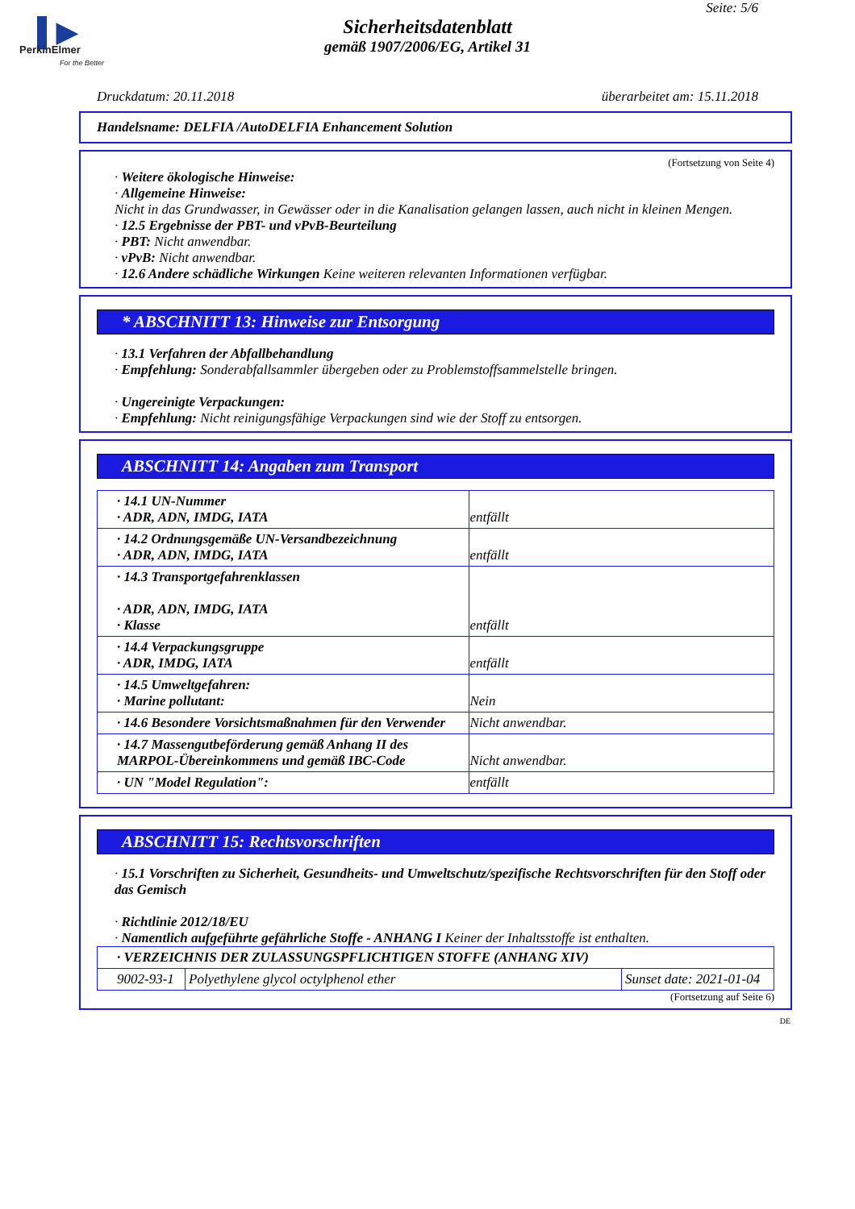▌▶
PerkinElmer
For the Better
Seite: 5/6
Sicherheitsdatenblatt
gemäß 1907/2006/EG, Artikel 31
Druckdatum: 20.11.2018 überarbeitet am: 15.11.2018
Handelsname: DELFIA /AutoDELFIA Enhancement Solution
(Fortsetzung von Seite 4)
· Weitere ökologische Hinweise:
· Allgemeine Hinweise:
Nicht in das Grundwasser, in Gewässer oder in die Kanalisation gelangen lassen, auch nicht in kleinen Mengen.
· 12.5 Ergebnisse der PBT- und vPvB-Beurteilung
· PBT: Nicht anwendbar.
· vPvB: Nicht anwendbar.
· 12.6 Andere schädliche Wirkungen Keine weiteren relevanten Informationen verfügbar.
* ABSCHNITT 13: Hinweise zur Entsorgung
· 13.1 Verfahren der Abfallbehandlung
· Empfehlung: Sonderabfallsammler übergeben oder zu Problemstoffsammelstelle bringen.
· Ungereinigte Verpackungen:
· Empfehlung: Nicht reinigungsfähige Verpackungen sind wie der Stoff zu entsorgen.
ABSCHNITT 14: Angaben zum Transport
| · 14.1 UN-Nummer · ADR, ADN, IMDG, IATA | entfällt |
| · 14.2 Ordnungsgemäße UN-Versandbezeichnung · ADR, ADN, IMDG, IATA | entfällt |
| · 14.3 Transportgefahrenklassen · ADR, ADN, IMDG, IATA · Klasse | entfällt |
| · 14.4 Verpackungsgruppe · ADR, IMDG, IATA | entfällt |
| · 14.5 Umweltgefahren: · Marine pollutant: | Nein |
| · 14.6 Besondere Vorsichtsmaßnahmen für den Verwender | Nicht anwendbar. |
| · 14.7 Massengutbeförderung gemäß Anhang II des MARPOL-Übereinkommens und gemäß IBC-Code | Nicht anwendbar. |
| · UN "Model Regulation": | entfällt |
ABSCHNITT 15: Rechtsvorschriften
· 15.1 Vorschriften zu Sicherheit, Gesundheits- und Umweltschutz/spezifische Rechtsvorschriften für den Stoff oder das Gemisch
· Richtlinie 2012/18/EU
· Namentlich aufgeführte gefährliche Stoffe - ANHANG I Keiner der Inhaltsstoffe ist enthalten.
| · VERZEICHNIS DER ZULASSUNGSPFLICHTIGEN STOFFE (ANHANG XIV) | | |
| --- | --- | --- |
| 9002-93-1 | Polyethylene glycol octylphenol ether | Sunset date: 2021-01-04 |
(Fortsetzung auf Seite 6)
DE